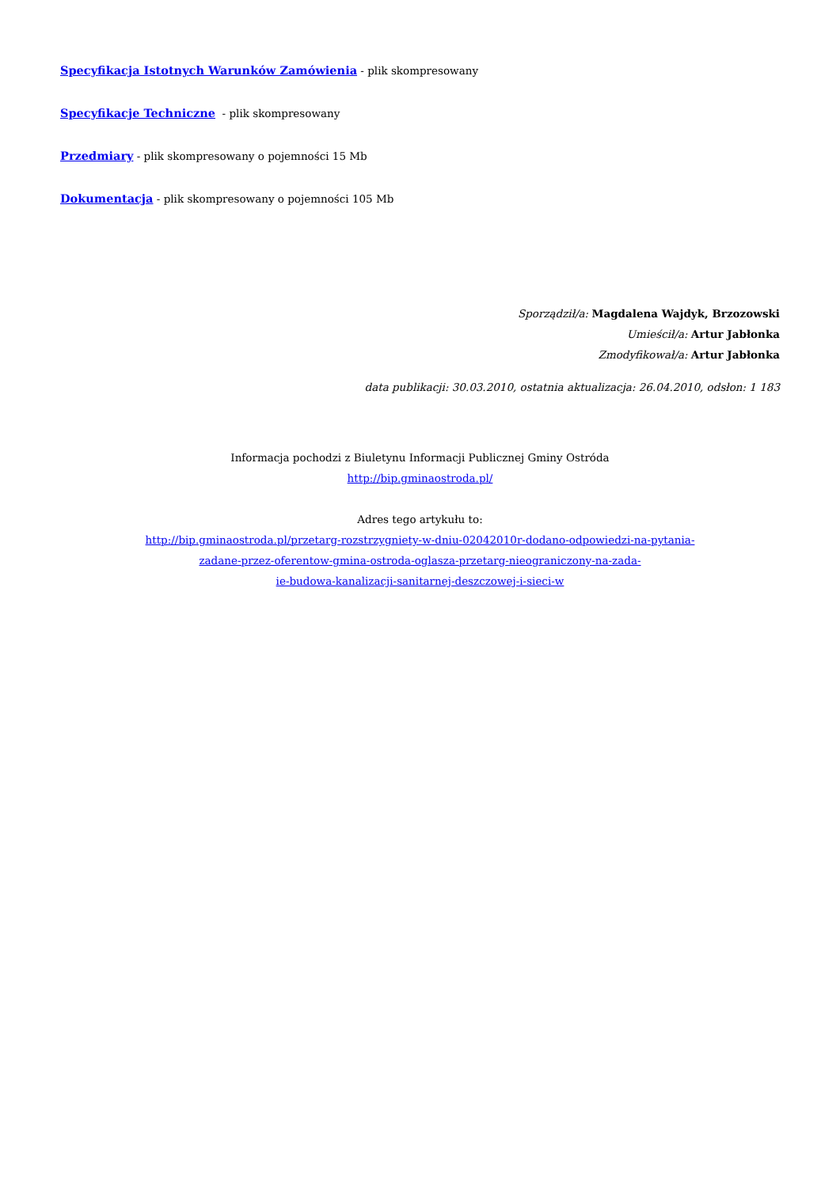Specyfikacja Istotnych Warunków Zamówienia - plik skompresowany
Specyfikacje Techniczne - plik skompresowany
Przedmiary - plik skompresowany o pojemności 15 Mb
Dokumentacja - plik skompresowany o pojemności 105 Mb
Sporządził/a: Magdalena Wajdyk, Brzozowski
Umieścił/a: Artur Jabłonka
Zmodyfikował/a: Artur Jabłonka
data publikacji: 30.03.2010, ostatnia aktualizacja: 26.04.2010, odsłon: 1 183
Informacja pochodzi z Biuletynu Informacji Publicznej Gminy Ostróda
http://bip.gminaostroda.pl/
Adres tego artykułu to:
http://bip.gminaostroda.pl/przetarg-rozstrzygniety-w-dniu-02042010r-dodano-odpowiedzi-na-pytania-
zadane-przez-oferentow-gmina-ostroda-oglasza-przetarg-nieograniczony-na-zada-
ie-budowa-kanalizacji-sanitarnej-deszczowej-i-sieci-w